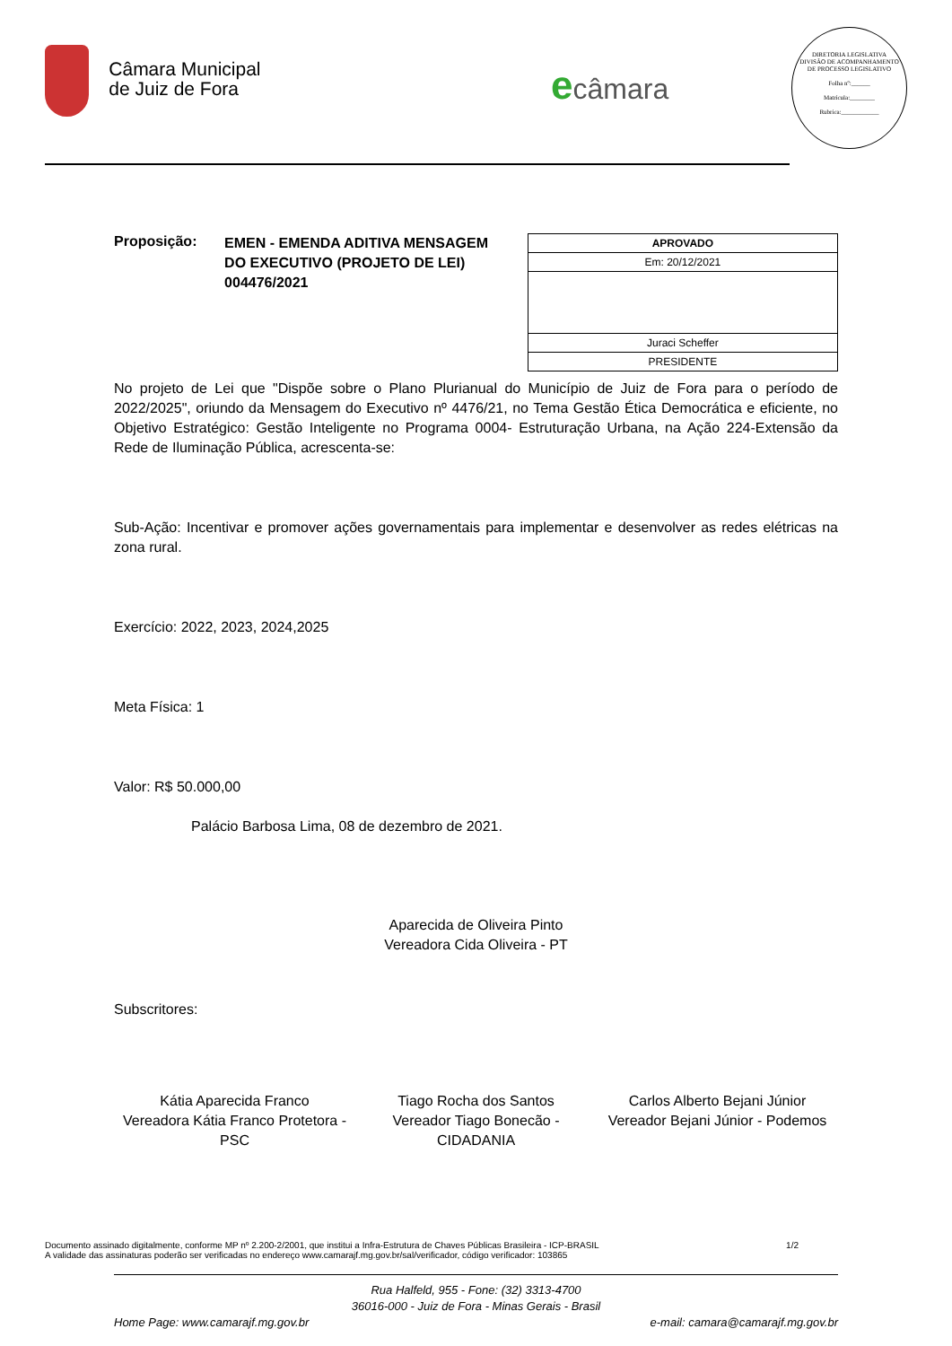Câmara Municipal
de Juiz de Fora
ecâmara
DIRETORIA LEGISLATIVA
DIVISÃO DE ACOMPANHAMENTO
DE PROCESSO LEGISLATIVO
Folha nº:______
Matrícula:________
Rubrica:____________
Proposição:
EMEN - EMENDA ADITIVA MENSAGEM DO EXECUTIVO (PROJETO DE LEI) 004476/2021
| APROVADO |
| Em: 20/12/2021 |
| Juraci Scheffer |
| PRESIDENTE |
No projeto de Lei que "Dispõe sobre o Plano Plurianual do Município de Juiz de Fora para o período de 2022/2025", oriundo da Mensagem do Executivo nº 4476/21, no Tema Gestão Ética Democrática e eficiente, no Objetivo Estratégico: Gestão Inteligente no Programa 0004- Estruturação Urbana, na Ação 224-Extensão da Rede de Iluminação Pública, acrescenta-se:
Sub-Ação: Incentivar e promover ações governamentais para implementar e desenvolver as redes elétricas na zona rural.
Exercício: 2022, 2023, 2024,2025
Meta Física: 1
Valor: R$ 50.000,00
Palácio Barbosa Lima, 08 de dezembro de 2021.
Aparecida de Oliveira Pinto
Vereadora Cida Oliveira - PT
Subscritores:
Kátia Aparecida Franco
Vereadora Kátia Franco Protetora - PSC
Tiago Rocha dos Santos
Vereador Tiago Bonecão - CIDADANIA
Carlos Alberto Bejani Júnior
Vereador Bejani Júnior - Podemos
Documento assinado digitalmente, conforme MP nº 2.200-2/2001, que institui a Infra-Estrutura de Chaves Públicas Brasileira - ICP-BRASIL
A validade das assinaturas poderão ser verificadas no endereço www.camarajf.mg.gov.br/sal/verificador, código verificador: 103865
1/2
Rua Halfeld, 955 - Fone: (32) 3313-4700
36016-000 - Juiz de Fora - Minas Gerais - Brasil
Home Page: www.camarajf.mg.gov.br e-mail: camara@camarajf.mg.gov.br